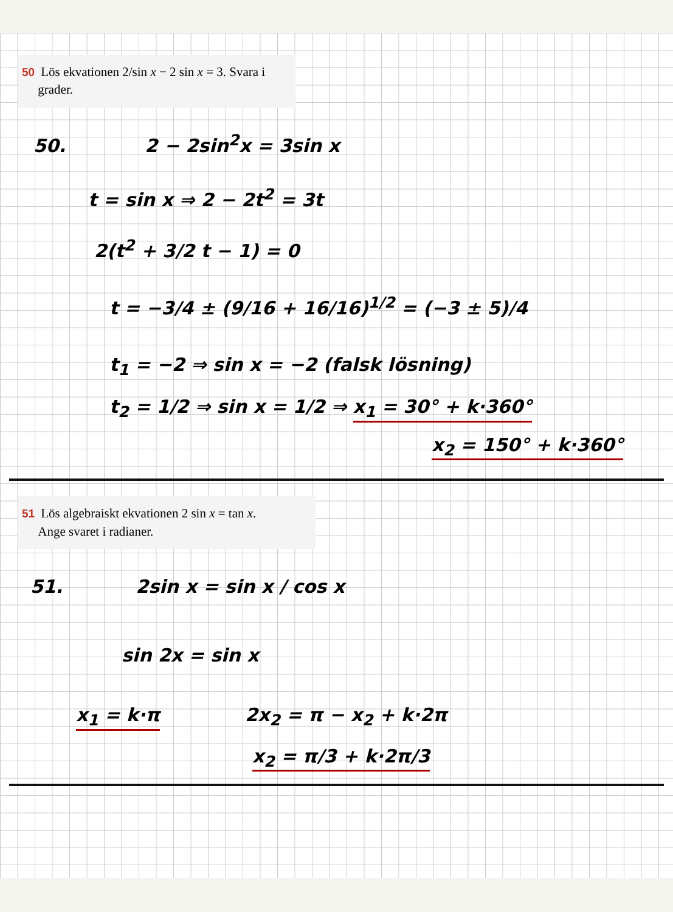50 Lös ekvationen 2/sin x − 2 sin x = 3. Svara i
grader.
50. 2 − 2sin<sup>2</sup>x = 3sin x
t = sin x ⇒ 2 − 2t<sup>2</sup> = 3t
2(t<sup>2</sup> + 3/2 t − 1) = 0
t = −3/4 ± (9/16 + 16/16)<sup>1/2</sup> = (−3 ± 5)/4
t<sub>1</sub> = −2 ⇒ sin x = −2 (falsk lösning)
t<sub>2</sub> = 1/2 ⇒ sin x = 1/2 ⇒ x<sub>1</sub> = 30° + k·360°
x<sub>2</sub> = 150° + k·360°
51 Lös algebraiskt ekvationen 2 sin x = tan x.
Ange svaret i radianer.
51. 2sin x = sin x / cos x
sin 2x = sin x
x<sub>1</sub> = k·π 2x<sub>2</sub> = π − x<sub>2</sub> + k·2π
x<sub>2</sub> = π/3 + k·2π/3